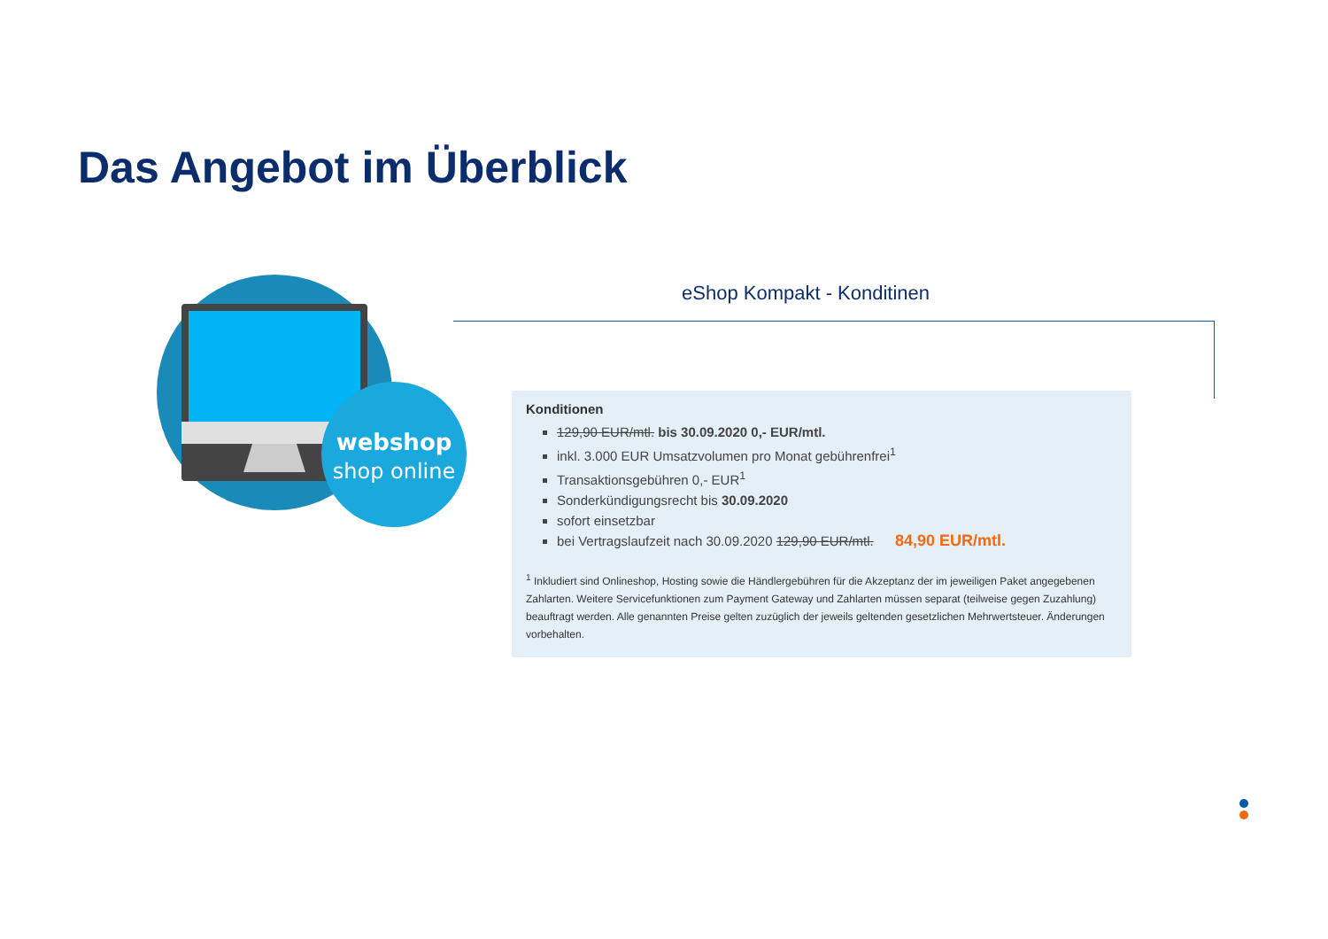Das Angebot im Überblick
webshop
shop online
eShop Kompakt - Konditinen
Konditionen
129,90 EUR/mtl. bis 30.09.2020 0,- EUR/mtl.
inkl. 3.000 EUR Umsatzvolumen pro Monat gebührenfrei<sup>1</sup>
Transaktionsgebühren 0,- EUR<sup>1</sup>
Sonderkündigungsrecht bis 30.09.2020
sofort einsetzbar
bei Vertragslaufzeit nach 30.09.2020 129,90 EUR/mtl. 84,90 EUR/mtl.
<sup>1</sup> Inkludiert sind Onlineshop, Hosting sowie die Händlergebühren für die Akzeptanz der im jeweiligen Paket angegebenen Zahlarten. Weitere Servicefunktionen zum Payment Gateway und Zahlarten müssen separat (teilweise gegen Zuzahlung) beauftragt werden. Alle genannten Preise gelten zuzüglich der jeweils geltenden gesetzlichen Mehrwertsteuer. Änderungen vorbehalten.